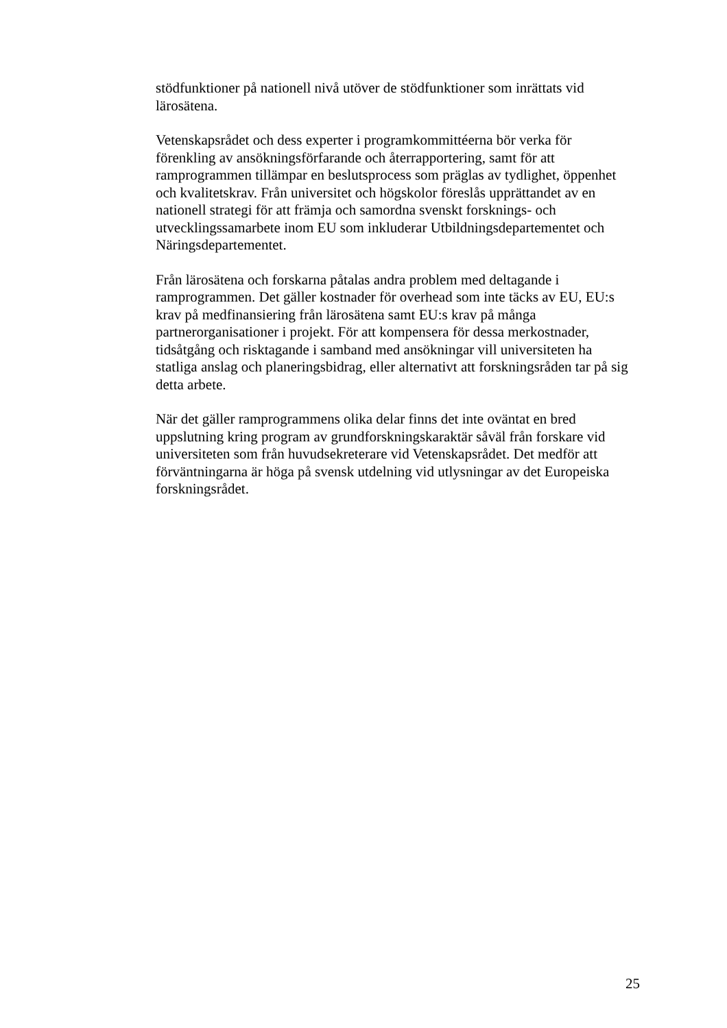stödfunktioner på nationell nivå utöver de stödfunktioner som inrättats vid
lärosätena.
Vetenskapsrådet och dess experter i programkommittéerna bör verka för
förenkling av ansökningsförfarande och återrapportering, samt för att
ramprogrammen tillämpar en beslutsprocess som präglas av tydlighet, öppenhet
och kvalitetskrav. Från universitet och högskolor föreslås upprättandet av en
nationell strategi för att främja och samordna svenskt forsknings- och
utvecklingssamarbete inom EU som inkluderar Utbildningsdepartementet och
Näringsdepartementet.
Från lärosätena och forskarna påtalas andra problem med deltagande i
ramprogrammen. Det gäller kostnader för overhead som inte täcks av EU, EU:s
krav på medfinansiering från lärosätena samt EU:s krav på många
partnerorganisationer i projekt. För att kompensera för dessa merkostnader,
tidsåtgång och risktagande i samband med ansökningar vill universiteten ha
statliga anslag och planeringsbidrag, eller alternativt att forskningsråden tar på sig
detta arbete.
När det gäller ramprogrammens olika delar finns det inte oväntat en bred
uppslutning kring program av grundforskningskaraktär såväl från forskare vid
universiteten som från huvudsekreterare vid Vetenskapsrådet. Det medför att
förväntningarna är höga på svensk utdelning vid utlysningar av det Europeiska
forskningsrådet.
25